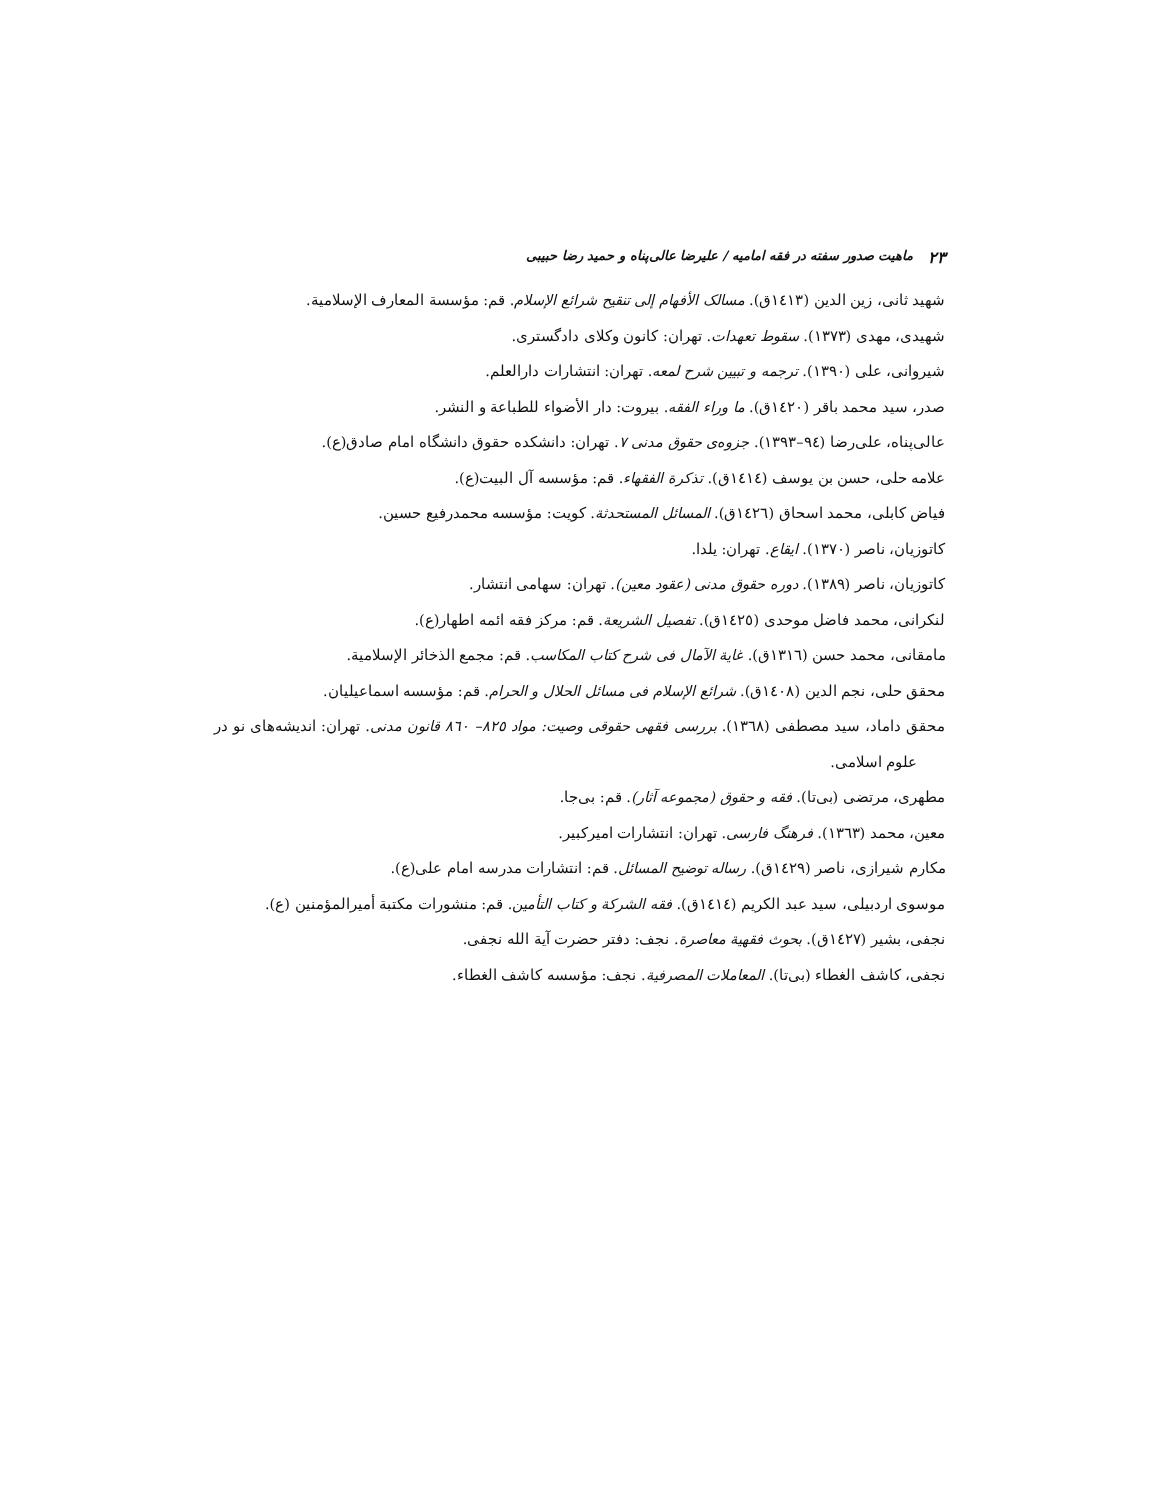۲۳ ماهیت صدور سفته در فقه امامیه / علیرضا عالی‌پناه و حمید رضا حبیبی
شهید ثانی، زین الدین (١٤١٣ق). مسالک الأفهام إلی تنقیح شرائع الإسلام. قم: مؤسسة المعارف الإسلامیة.
شهیدی، مهدی (١٣٧٣). سقوط تعهدات. تهران: کانون وکلای دادگستری.
شیروانی، علی (١٣٩٠). ترجمه و تبیین شرح لمعه. تهران: انتشارات دارالعلم.
صدر، سید محمد باقر (١٤٢٠ق). ما وراء الفقه. بیروت: دار الأضواء للطباعة و النشر.
عالی‌پناه، علی‌رضا (٩٤–١٣٩٣). جزوه‌ی حقوق مدنی ٧. تهران: دانشکده حقوق دانشگاه امام صادق(ع).
علامه حلی، حسن بن یوسف (١٤١٤ق). تذکرة الفقهاء. قم: مؤسسه آل البیت(ع).
فیاض کابلی، محمد اسحاق (١٤٢٦ق). المسائل المستحدثة. کویت: مؤسسه محمدرفیع حسین.
کاتوزیان، ناصر (١٣٧٠). ایقاع. تهران: یلدا.
کاتوزیان، ناصر (١٣٨٩). دوره حقوق مدنی (عقود معین). تهران: سهامی انتشار.
لنکرانی، محمد فاضل موحدی (١٤٢٥ق). تفصیل الشریعة. قم: مرکز فقه ائمه اطهار(ع).
مامقانی، محمد حسن (١٣١٦ق). غایة الآمال فی شرح کتاب المکاسب. قم: مجمع الذخائر الإسلامیة.
محقق حلی، نجم الدین (١٤٠٨ق). شرائع الإسلام فی مسائل الحلال و الحرام. قم: مؤسسه اسماعیلیان.
محقق داماد، سید مصطفی (١٣٦٨). بررسی فقهی حقوقی وصیت: مواد ٨٢٥– ٨٦٠ قانون مدنی. تهران: اندیشه‌های نو در علوم اسلامی.
مطهری، مرتضی (بی‌تا). فقه و حقوق (مجموعه آثار). قم: بی‌جا.
معین، محمد (١٣٦٣). فرهنگ فارسی. تهران: انتشارات امیرکبیر.
مکارم شیرازی، ناصر (١٤٢٩ق). رساله توضیح المسائل. قم: انتشارات مدرسه امام علی(ع).
موسوی اردبیلی، سید عبد الکریم (١٤١٤ق). فقه الشرکة و کتاب التأمین. قم: منشورات مکتبة أمیرالمؤمنین (ع).
نجفی، بشیر (١٤٢٧ق). بحوث فقهیة معاصرة. نجف: دفتر حضرت آیة الله نجفی.
نجفی، کاشف الغطاء (بی‌تا). المعاملات المصرفیة. نجف: مؤسسه کاشف الغطاء.